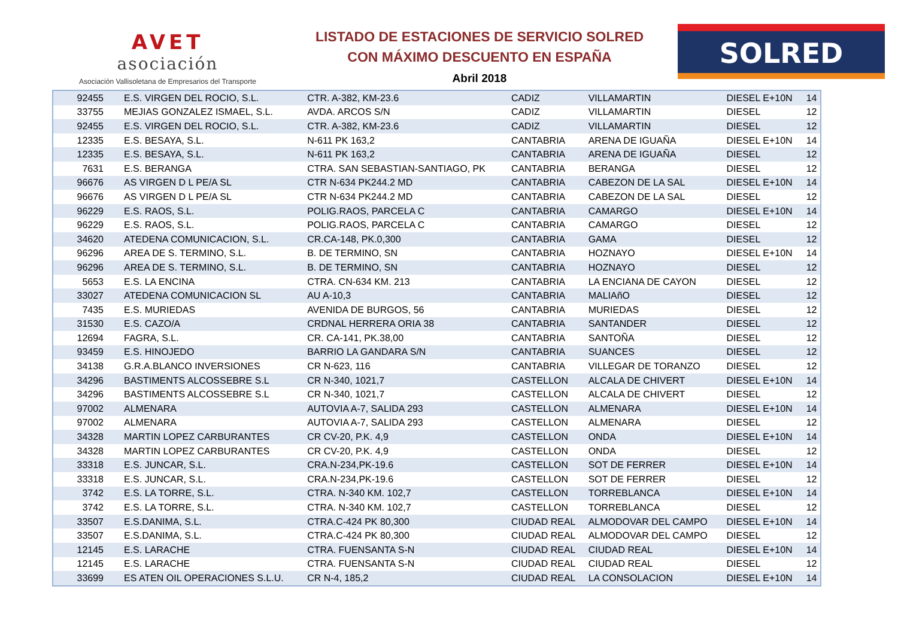AVET
asociación
Asociación Vallisoletana de Empresarios del Transporte
LISTADO DE ESTACIONES DE SERVICIO SOLRED
CON MÁXIMO DESCUENTO EN ESPAÑA
Abril 2018
SOLRED
| 92455 | E.S. VIRGEN DEL ROCIO, S.L. | CTR. A-382, KM-23.6 | CADIZ | VILLAMARTIN | DIESEL E+10N | 14 |
| 33755 | MEJIAS GONZALEZ ISMAEL, S.L. | AVDA. ARCOS S/N | CADIZ | VILLAMARTIN | DIESEL | 12 |
| 92455 | E.S. VIRGEN DEL ROCIO, S.L. | CTR. A-382, KM-23.6 | CADIZ | VILLAMARTIN | DIESEL | 12 |
| 12335 | E.S. BESAYA, S.L. | N-611 PK 163,2 | CANTABRIA | ARENA DE IGUAÑA | DIESEL E+10N | 14 |
| 12335 | E.S. BESAYA, S.L. | N-611 PK 163,2 | CANTABRIA | ARENA DE IGUAÑA | DIESEL | 12 |
| 7631 | E.S. BERANGA | CTRA. SAN SEBASTIAN-SANTIAGO, PK | CANTABRIA | BERANGA | DIESEL | 12 |
| 96676 | AS VIRGEN D L PE/A SL | CTR N-634 PK244.2 MD | CANTABRIA | CABEZON DE LA SAL | DIESEL E+10N | 14 |
| 96676 | AS VIRGEN D L PE/A SL | CTR N-634 PK244.2 MD | CANTABRIA | CABEZON DE LA SAL | DIESEL | 12 |
| 96229 | E.S. RAOS, S.L. | POLIG.RAOS, PARCELA C | CANTABRIA | CAMARGO | DIESEL E+10N | 14 |
| 96229 | E.S. RAOS, S.L. | POLIG.RAOS, PARCELA C | CANTABRIA | CAMARGO | DIESEL | 12 |
| 34620 | ATEDENA COMUNICACION, S.L. | CR.CA-148, PK.0,300 | CANTABRIA | GAMA | DIESEL | 12 |
| 96296 | AREA DE S. TERMINO, S.L. | B. DE TERMINO, SN | CANTABRIA | HOZNAYO | DIESEL E+10N | 14 |
| 96296 | AREA DE S. TERMINO, S.L. | B. DE TERMINO, SN | CANTABRIA | HOZNAYO | DIESEL | 12 |
| 5653 | E.S. LA ENCINA | CTRA. CN-634 KM. 213 | CANTABRIA | LA ENCIANA DE CAYON | DIESEL | 12 |
| 33027 | ATEDENA COMUNICACION SL | AU A-10,3 | CANTABRIA | MALIAñO | DIESEL | 12 |
| 7435 | E.S. MURIEDAS | AVENIDA DE BURGOS, 56 | CANTABRIA | MURIEDAS | DIESEL | 12 |
| 31530 | E.S. CAZO/A | CRDNAL HERRERA ORIA 38 | CANTABRIA | SANTANDER | DIESEL | 12 |
| 12694 | FAGRA, S.L. | CR. CA-141, PK.38,00 | CANTABRIA | SANTOÑA | DIESEL | 12 |
| 93459 | E.S. HINOJEDO | BARRIO LA GANDARA S/N | CANTABRIA | SUANCES | DIESEL | 12 |
| 34138 | G.R.A.BLANCO INVERSIONES | CR N-623, 116 | CANTABRIA | VILLEGAR DE TORANZO | DIESEL | 12 |
| 34296 | BASTIMENTS ALCOSSEBRE S.L | CR N-340, 1021,7 | CASTELLON | ALCALA DE CHIVERT | DIESEL E+10N | 14 |
| 34296 | BASTIMENTS ALCOSSEBRE S.L | CR N-340, 1021,7 | CASTELLON | ALCALA DE CHIVERT | DIESEL | 12 |
| 97002 | ALMENARA | AUTOVIA A-7, SALIDA 293 | CASTELLON | ALMENARA | DIESEL E+10N | 14 |
| 97002 | ALMENARA | AUTOVIA A-7, SALIDA 293 | CASTELLON | ALMENARA | DIESEL | 12 |
| 34328 | MARTIN LOPEZ CARBURANTES | CR CV-20, P.K. 4,9 | CASTELLON | ONDA | DIESEL E+10N | 14 |
| 34328 | MARTIN LOPEZ CARBURANTES | CR CV-20, P.K. 4,9 | CASTELLON | ONDA | DIESEL | 12 |
| 33318 | E.S. JUNCAR, S.L. | CRA.N-234,PK-19.6 | CASTELLON | SOT DE FERRER | DIESEL E+10N | 14 |
| 33318 | E.S. JUNCAR, S.L. | CRA.N-234,PK-19.6 | CASTELLON | SOT DE FERRER | DIESEL | 12 |
| 3742 | E.S. LA TORRE, S.L. | CTRA. N-340 KM. 102,7 | CASTELLON | TORREBLANCA | DIESEL E+10N | 14 |
| 3742 | E.S. LA TORRE, S.L. | CTRA. N-340 KM. 102,7 | CASTELLON | TORREBLANCA | DIESEL | 12 |
| 33507 | E.S.DANIMA, S.L. | CTRA.C-424 PK 80,300 | CIUDAD REAL | ALMODOVAR DEL CAMPO | DIESEL E+10N | 14 |
| 33507 | E.S.DANIMA, S.L. | CTRA.C-424 PK 80,300 | CIUDAD REAL | ALMODOVAR DEL CAMPO | DIESEL | 12 |
| 12145 | E.S. LARACHE | CTRA. FUENSANTA S-N | CIUDAD REAL | CIUDAD REAL | DIESEL E+10N | 14 |
| 12145 | E.S. LARACHE | CTRA. FUENSANTA S-N | CIUDAD REAL | CIUDAD REAL | DIESEL | 12 |
| 33699 | ES ATEN OIL OPERACIONES S.L.U. | CR N-4, 185,2 | CIUDAD REAL | LA CONSOLACION | DIESEL E+10N | 14 |